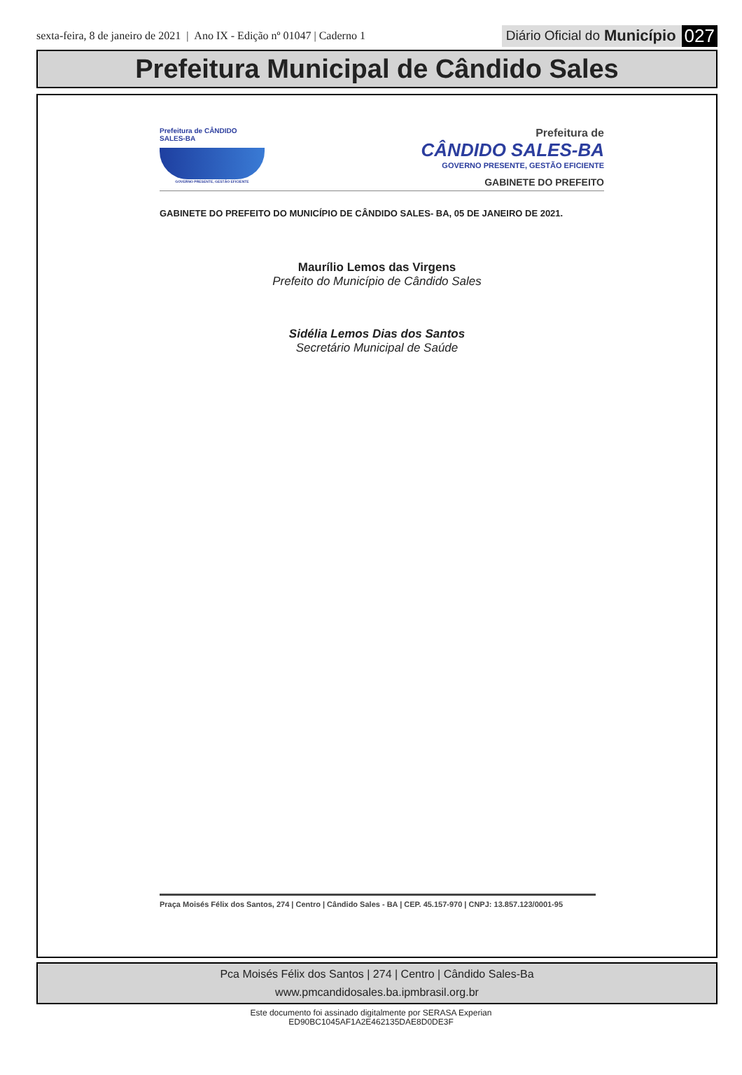sexta-feira, 8 de janeiro de 2021 | Ano IX - Edição nº 01047 | Caderno 1
Diário Oficial do Município 027
Prefeitura Municipal de Cândido Sales
Prefeitura de CÂNDIDO SALES-BA
GOVERNO PRESENTE, GESTÃO EFICIENTE
Prefeitura de
CÂNDIDO SALES-BA
GOVERNO PRESENTE, GESTÃO EFICIENTE
GABINETE DO PREFEITO
GABINETE DO PREFEITO DO MUNICÍPIO DE CÂNDIDO SALES- BA, 05 DE JANEIRO DE 2021.
Maurílio Lemos das Virgens
Prefeito do Município de Cândido Sales
Sidélia Lemos Dias dos Santos
Secretário Municipal de Saúde
Praça Moisés Félix dos Santos, 274 | Centro | Cândido Sales - BA | CEP. 45.157-970 | CNPJ: 13.857.123/0001-95
Pca Moisés Félix dos Santos | 274 | Centro | Cândido Sales-Ba
www.pmcandidosales.ba.ipmbrasil.org.br
Este documento foi assinado digitalmente por SERASA Experian
ED90BC1045AF1A2E462135DAE8D0DE3F